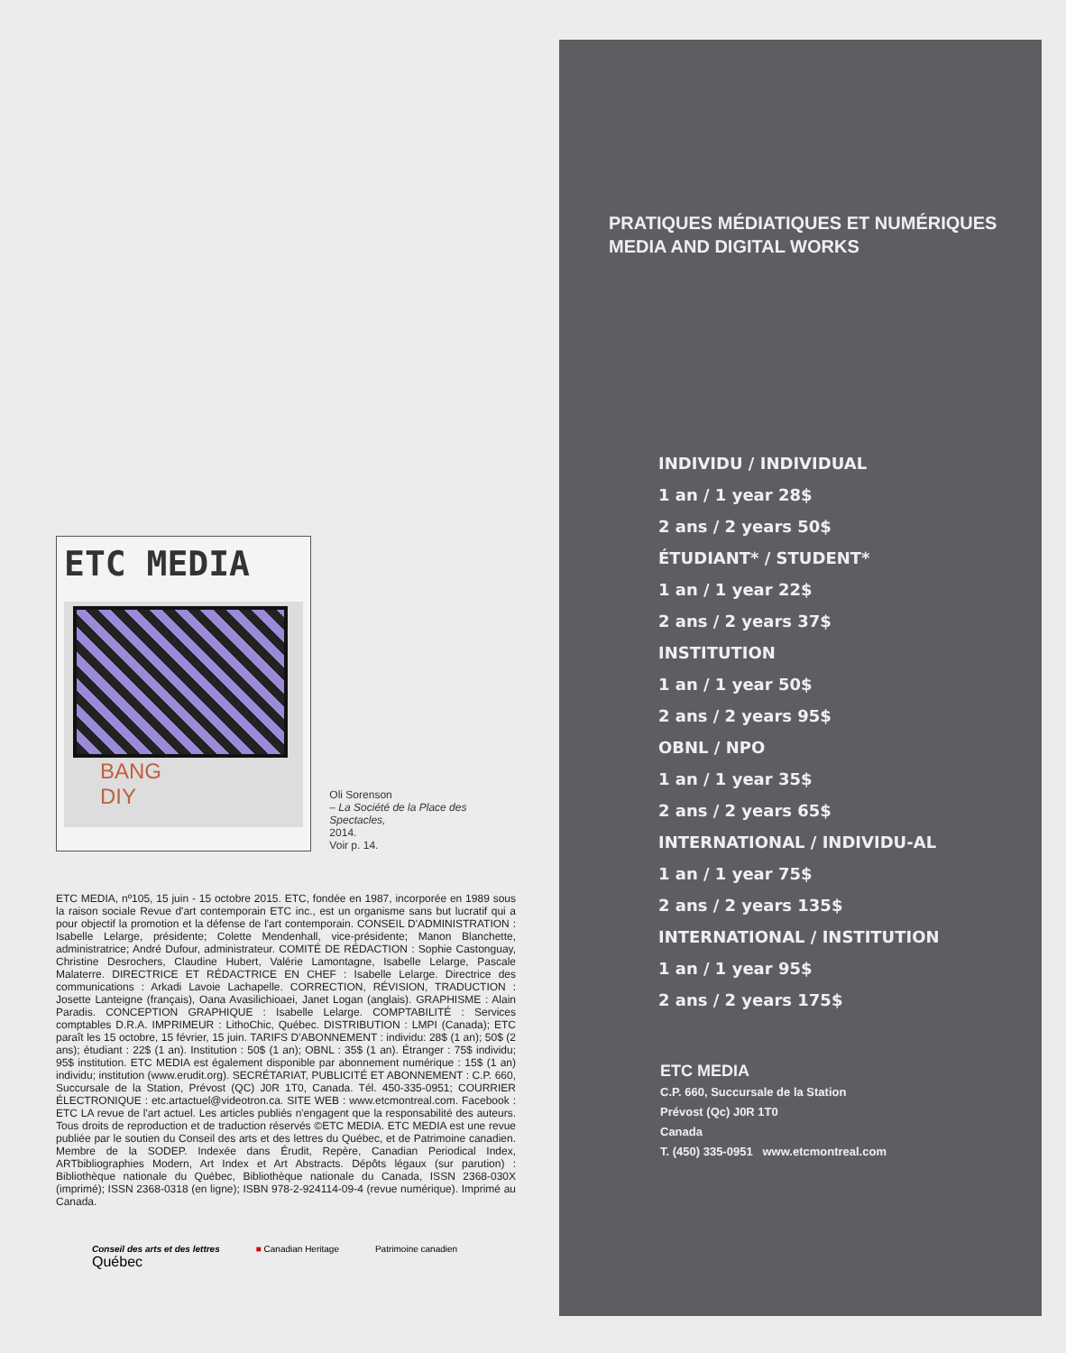ETC MEDIA
BANG
DIY
Oli Sorenson
– La Société de la Place des Spectacles,
2014.
Voir p. 14.
ETC MEDIA, nº105, 15 juin - 15 octobre 2015. ETC, fondée en 1987, incorporée en 1989 sous la raison sociale Revue d'art contemporain ETC inc., est un organisme sans but lucratif qui a pour objectif la promotion et la défense de l'art contemporain. CONSEIL D'ADMINISTRATION : Isabelle Lelarge, présidente; Colette Mendenhall, vice-présidente; Manon Blanchette, administratrice; André Dufour, administrateur. COMITÉ DE RÉDACTION : Sophie Castonguay, Christine Desrochers, Claudine Hubert, Valérie Lamontagne, Isabelle Lelarge, Pascale Malaterre. DIRECTRICE ET RÉDACTRICE EN CHEF : Isabelle Lelarge. Directrice des communications : Arkadi Lavoie Lachapelle. CORRECTION, RÉVISION, TRADUCTION : Josette Lanteigne (français), Oana Avasilichioaei, Janet Logan (anglais). GRAPHISME : Alain Paradis. CONCEPTION GRAPHIQUE : Isabelle Lelarge. COMPTABILITÉ : Services comptables D.R.A. IMPRIMEUR : LithoChic, Québec. DISTRIBUTION : LMPI (Canada); ETC paraît les 15 octobre, 15 février, 15 juin. TARIFS D'ABONNEMENT : individu: 28$ (1 an); 50$ (2 ans); étudiant : 22$ (1 an). Institution : 50$ (1 an); OBNL : 35$ (1 an). Étranger : 75$ individu; 95$ institution. ETC MEDIA est également disponible par abonnement numérique : 15$ (1 an) individu; institution (www.erudit.org). SECRÉTARIAT, PUBLICITÉ ET ABONNEMENT : C.P. 660, Succursale de la Station, Prévost (QC) J0R 1T0, Canada. Tél. 450-335-0951; COURRIER ÉLECTRONIQUE : etc.artactuel@videotron.ca. SITE WEB : www.etcmontreal.com. Facebook : ETC LA revue de l'art actuel. Les articles publiés n'engagent que la responsabilité des auteurs. Tous droits de reproduction et de traduction réservés ©ETC MEDIA. ETC MEDIA est une revue publiée par le soutien du Conseil des arts et des lettres du Québec, et de Patrimoine canadien. Membre de la SODEP. Indexée dans Érudit, Repère, Canadian Periodical Index, ARTbibliographies Modern, Art Index et Art Abstracts. Dépôts légaux (sur parution) : Bibliothèque nationale du Québec, Bibliothèque nationale du Canada, ISSN 2368-030X (imprimé); ISSN 2368-0318 (en ligne); ISBN 978-2-924114-09-4 (revue numérique). Imprimé au Canada.
Conseil des arts et des lettres
Québec
■ Canadian Heritage Patrimoine canadien
PRATIQUES MÉDIATIQUES ET NUMÉRIQUES
MEDIA AND DIGITAL WORKS
INDIVIDU / INDIVIDUAL
1 an / 1 year 28$
2 ans / 2 years 50$
ÉTUDIANT* / STUDENT*
1 an / 1 year 22$
2 ans / 2 years 37$
INSTITUTION
1 an / 1 year 50$
2 ans / 2 years 95$
OBNL / NPO
1 an / 1 year 35$
2 ans / 2 years 65$
INTERNATIONAL / INDIVIDU-AL
1 an / 1 year 75$
2 ans / 2 years 135$
INTERNATIONAL / INSTITUTION
1 an / 1 year 95$
2 ans / 2 years 175$
ETC MEDIA
C.P. 660, Succursale de la Station
Prévost (Qc) J0R 1T0
Canada
T. (450) 335-0951 www.etcmontreal.com